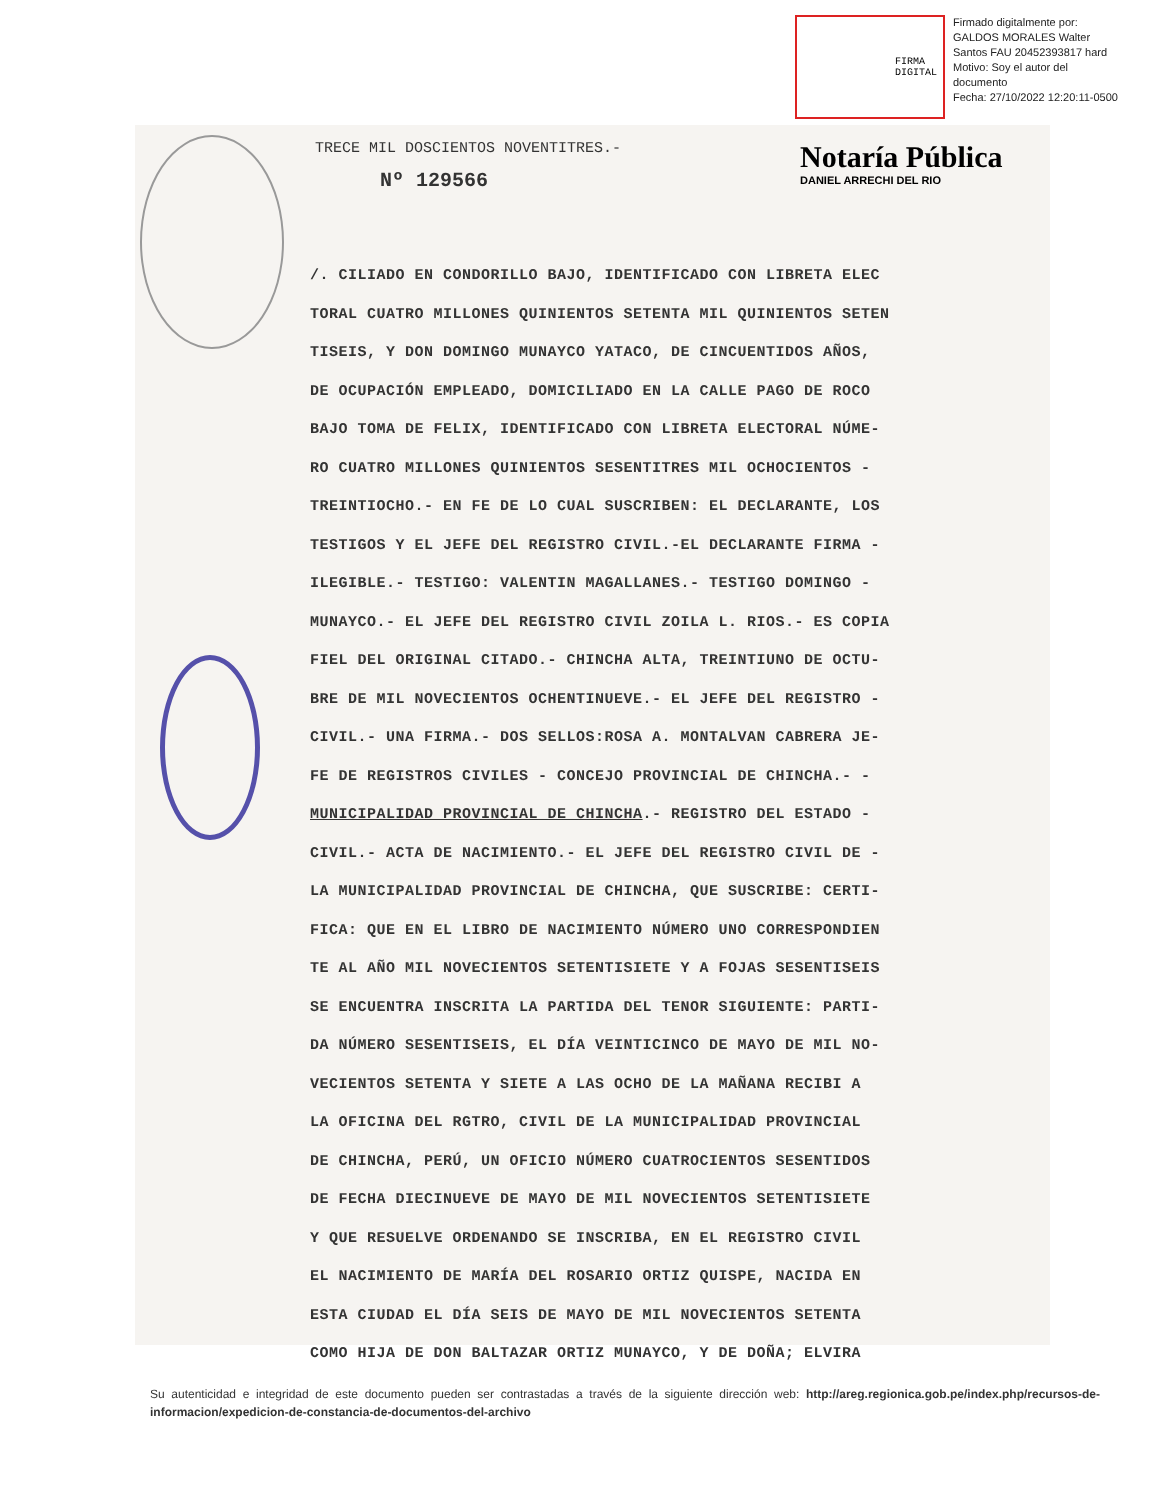FIRMA
DIGITAL
Firmado digitalmente por:
GALDOS MORALES Walter
Santos FAU 20452393817 hard
Motivo: Soy el autor del
documento
Fecha: 27/10/2022 12:20:11-0500
Notaría Pública
DANIEL ARRECHI DEL RIO
TRECE MIL DOSCIENTOS NOVENTITRES.-
Nº 129566
/. CILIADO EN CONDORILLO BAJO, IDENTIFICADO CON LIBRETA ELEC
TORAL CUATRO MILLONES QUINIENTOS SETENTA MIL QUINIENTOS SETEN
TISEIS, Y DON DOMINGO MUNAYCO YATACO, DE CINCUENTIDOS AÑOS,
DE OCUPACIÓN EMPLEADO, DOMICILIADO EN LA CALLE PAGO DE ROCO
BAJO TOMA DE FELIX, IDENTIFICADO CON LIBRETA ELECTORAL NÚME-
RO CUATRO MILLONES QUINIENTOS SESENTITRES MIL OCHOCIENTOS -
TREINTIOCHO.- EN FE DE LO CUAL SUSCRIBEN: EL DECLARANTE, LOS
TESTIGOS Y EL JEFE DEL REGISTRO CIVIL.-EL DECLARANTE FIRMA -
ILEGIBLE.- TESTIGO: VALENTIN MAGALLANES.- TESTIGO DOMINGO -
MUNAYCO.- EL JEFE DEL REGISTRO CIVIL ZOILA L. RIOS.- ES COPIA
FIEL DEL ORIGINAL CITADO.- CHINCHA ALTA, TREINTIUNO DE OCTU-
BRE DE MIL NOVECIENTOS OCHENTINUEVE.- EL JEFE DEL REGISTRO -
CIVIL.- UNA FIRMA.- DOS SELLOS:ROSA A. MONTALVAN CABRERA JE-
FE DE REGISTROS CIVILES - CONCEJO PROVINCIAL DE CHINCHA.- -
MUNICIPALIDAD PROVINCIAL DE CHINCHA.- REGISTRO DEL ESTADO -
CIVIL.- ACTA DE NACIMIENTO.- EL JEFE DEL REGISTRO CIVIL DE -
LA MUNICIPALIDAD PROVINCIAL DE CHINCHA, QUE SUSCRIBE: CERTI-
FICA: QUE EN EL LIBRO DE NACIMIENTO NÚMERO UNO CORRESPONDIEN
TE AL AÑO MIL NOVECIENTOS SETENTISIETE Y A FOJAS SESENTISEIS
SE ENCUENTRA INSCRITA LA PARTIDA DEL TENOR SIGUIENTE: PARTI-
DA NÚMERO SESENTISEIS, EL DÍA VEINTICINCO DE MAYO DE MIL NO-
VECIENTOS SETENTA Y SIETE A LAS OCHO DE LA MAÑANA RECIBI A
LA OFICINA DEL RGTRO, CIVIL DE LA MUNICIPALIDAD PROVINCIAL
DE CHINCHA, PERÚ, UN OFICIO NÚMERO CUATROCIENTOS SESENTIDOS
DE FECHA DIECINUEVE DE MAYO DE MIL NOVECIENTOS SETENTISIETE
Y QUE RESUELVE ORDENANDO SE INSCRIBA, EN EL REGISTRO CIVIL
EL NACIMIENTO DE MARÍA DEL ROSARIO ORTIZ QUISPE, NACIDA EN
ESTA CIUDAD EL DÍA SEIS DE MAYO DE MIL NOVECIENTOS SETENTA
COMO HIJA DE DON BALTAZAR ORTIZ MUNAYCO, Y DE DOÑA; ELVIRA
Su autenticidad e integridad de este documento pueden ser contrastadas a través de la siguiente dirección web: http://areg.regionica.gob.pe/index.php/recursos-de-informacion/expedicion-de-constancia-de-documentos-del-archivo